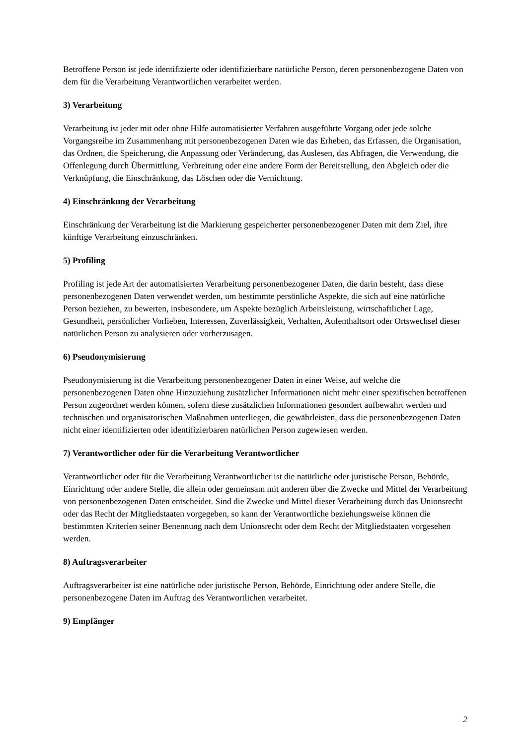Betroffene Person ist jede identifizierte oder identifizierbare natürliche Person, deren personenbezogene Daten von dem für die Verarbeitung Verantwortlichen verarbeitet werden.
3) Verarbeitung
Verarbeitung ist jeder mit oder ohne Hilfe automatisierter Verfahren ausgeführte Vorgang oder jede solche Vorgangsreihe im Zusammenhang mit personenbezogenen Daten wie das Erheben, das Erfassen, die Organisation, das Ordnen, die Speicherung, die Anpassung oder Veränderung, das Auslesen, das Abfragen, die Verwendung, die Offenlegung durch Übermittlung, Verbreitung oder eine andere Form der Bereitstellung, den Abgleich oder die Verknüpfung, die Einschränkung, das Löschen oder die Vernichtung.
4) Einschränkung der Verarbeitung
Einschränkung der Verarbeitung ist die Markierung gespeicherter personenbezogener Daten mit dem Ziel, ihre künftige Verarbeitung einzuschränken.
5) Profiling
Profiling ist jede Art der automatisierten Verarbeitung personenbezogener Daten, die darin besteht, dass diese personenbezogenen Daten verwendet werden, um bestimmte persönliche Aspekte, die sich auf eine natürliche Person beziehen, zu bewerten, insbesondere, um Aspekte bezüglich Arbeitsleistung, wirtschaftlicher Lage, Gesundheit, persönlicher Vorlieben, Interessen, Zuverlässigkeit, Verhalten, Aufenthaltsort oder Ortswechsel dieser natürlichen Person zu analysieren oder vorherzusagen.
6) Pseudonymisierung
Pseudonymisierung ist die Verarbeitung personenbezogener Daten in einer Weise, auf welche die personenbezogenen Daten ohne Hinzuziehung zusätzlicher Informationen nicht mehr einer spezifischen betroffenen Person zugeordnet werden können, sofern diese zusätzlichen Informationen gesondert aufbewahrt werden und technischen und organisatorischen Maßnahmen unterliegen, die gewährleisten, dass die personenbezogenen Daten nicht einer identifizierten oder identifizierbaren natürlichen Person zugewiesen werden.
7) Verantwortlicher oder für die Verarbeitung Verantwortlicher
Verantwortlicher oder für die Verarbeitung Verantwortlicher ist die natürliche oder juristische Person, Behörde, Einrichtung oder andere Stelle, die allein oder gemeinsam mit anderen über die Zwecke und Mittel der Verarbeitung von personenbezogenen Daten entscheidet. Sind die Zwecke und Mittel dieser Verarbeitung durch das Unionsrecht oder das Recht der Mitgliedstaaten vorgegeben, so kann der Verantwortliche beziehungsweise können die bestimmten Kriterien seiner Benennung nach dem Unionsrecht oder dem Recht der Mitgliedstaaten vorgesehen werden.
8) Auftragsverarbeiter
Auftragsverarbeiter ist eine natürliche oder juristische Person, Behörde, Einrichtung oder andere Stelle, die personenbezogene Daten im Auftrag des Verantwortlichen verarbeitet.
9) Empfänger
2